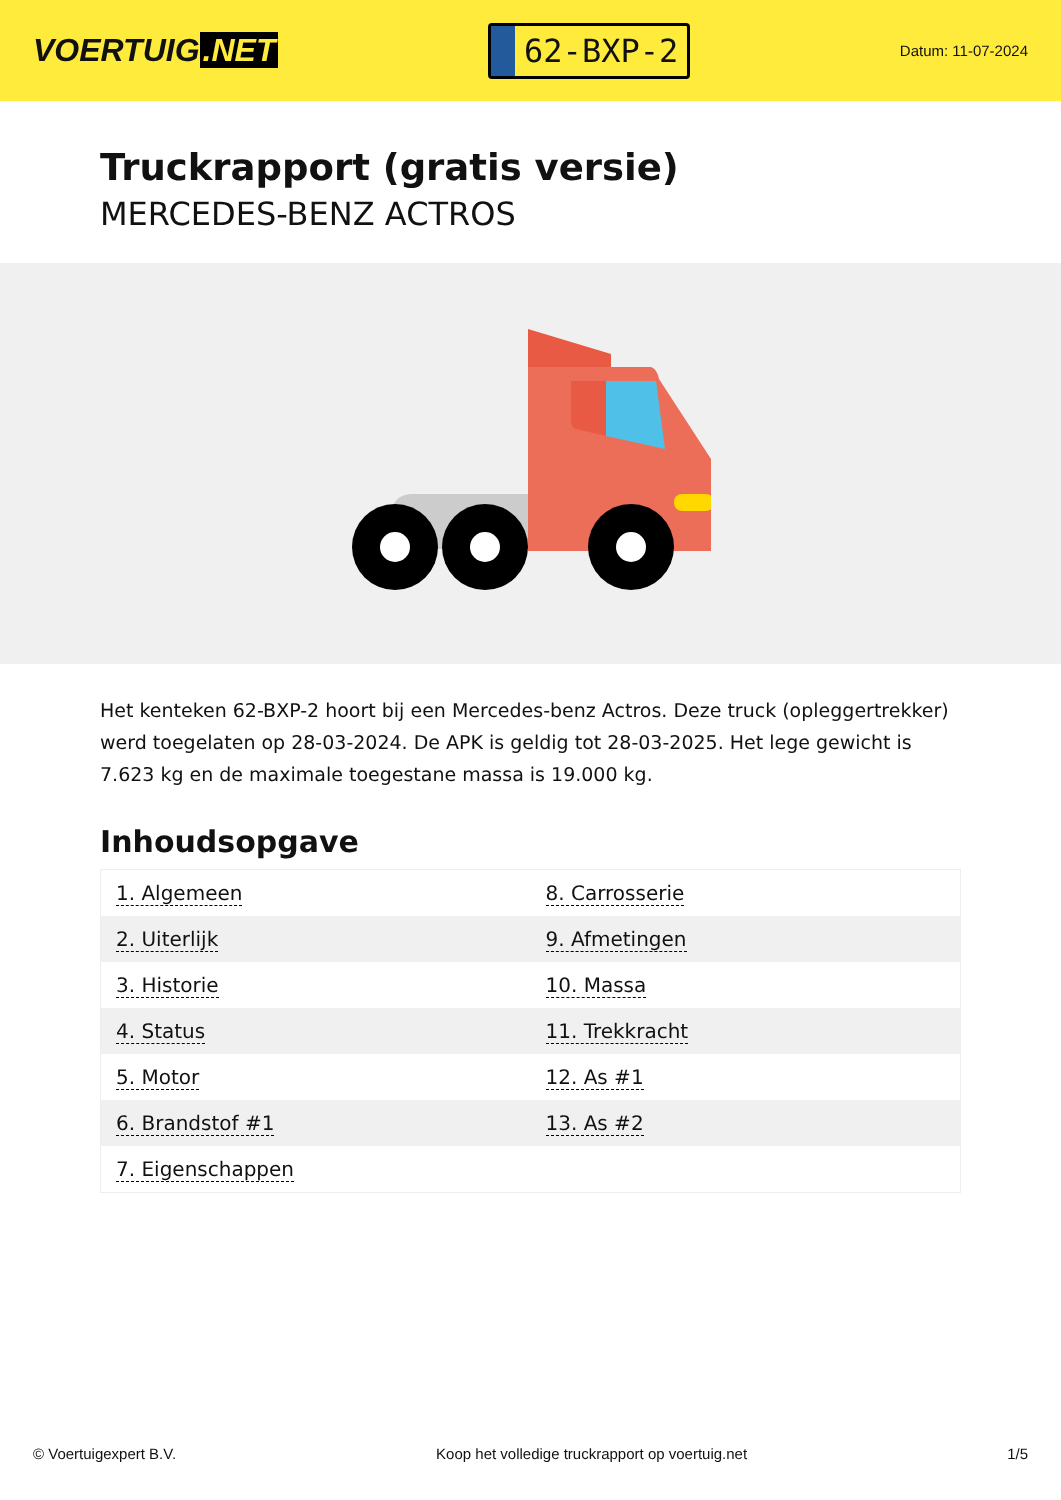VOERTUIG.NET
62-BXP-2
Datum: 11-07-2024
Truckrapport (gratis versie)
MERCEDES-BENZ ACTROS
Het kenteken 62-BXP-2 hoort bij een Mercedes-benz Actros. Deze truck (opleggertrekker) werd toegelaten op 28-03-2024. De APK is geldig tot 28-03-2025. Het lege gewicht is 7.623 kg en de maximale toegestane massa is 19.000 kg.
Inhoudsopgave
| 1. Algemeen | 8. Carrosserie |
| 2. Uiterlijk | 9. Afmetingen |
| 3. Historie | 10. Massa |
| 4. Status | 11. Trekkracht |
| 5. Motor | 12. As #1 |
| 6. Brandstof #1 | 13. As #2 |
| 7. Eigenschappen | |
© Voertuigexpert B.V. Koop het volledige truckrapport op voertuig.net 1/5